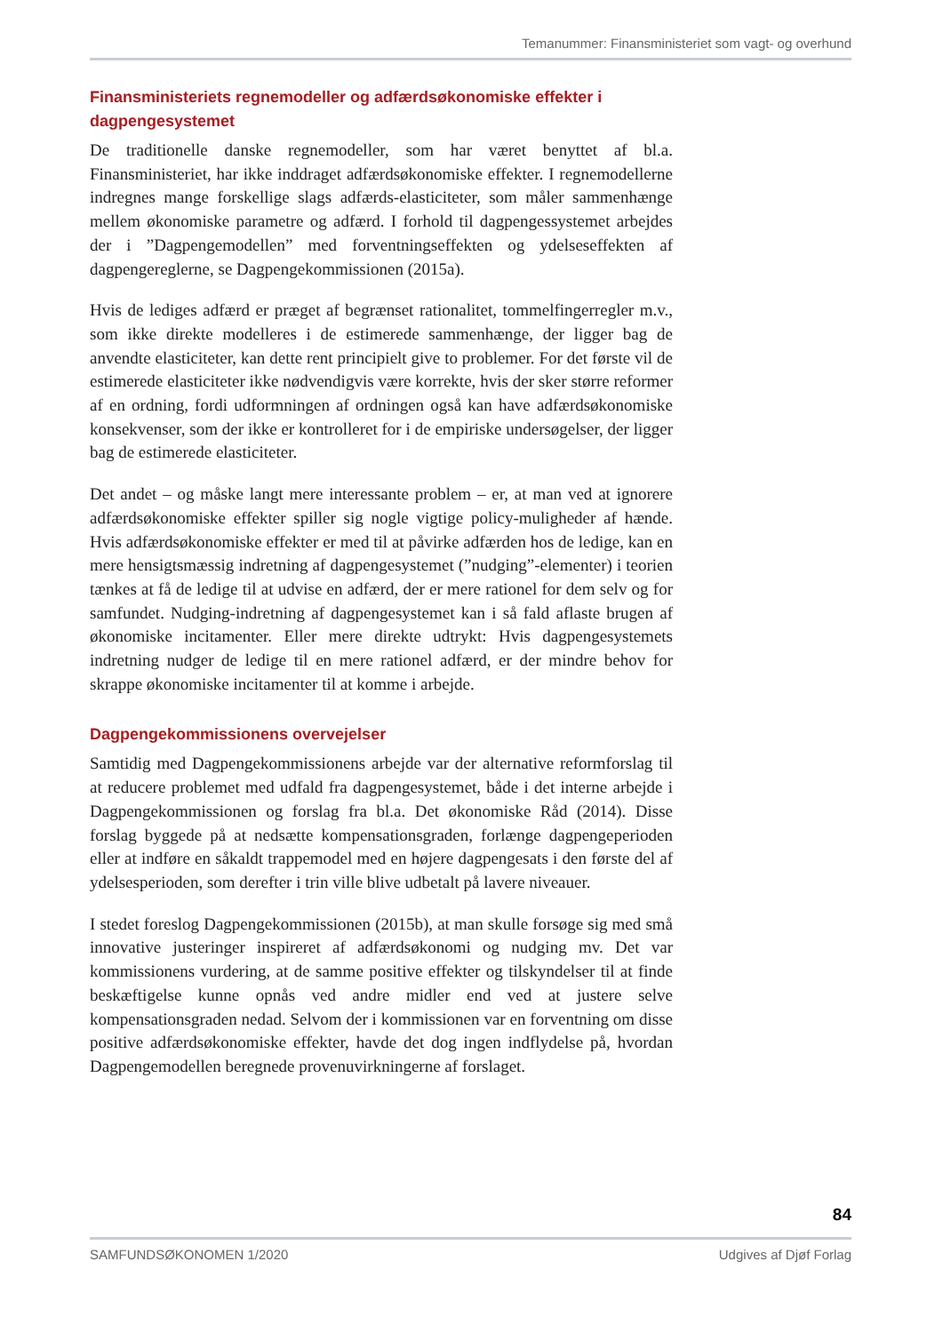Temanummer: Finansministeriet som vagt- og overhund
Finansministeriets regnemodeller og adfærdsøkonomiske effekter i dagpengesystemet
De traditionelle danske regnemodeller, som har været benyttet af bl.a. Finansministeriet, har ikke inddraget adfærdsøkonomiske effekter. I regnemodellerne indregnes mange forskellige slags adfærds-elasticiteter, som måler sammenhænge mellem økonomiske parametre og adfærd. I forhold til dagpengessystemet arbejdes der i ”Dagpengemodellen” med forventningseffekten og ydelseseffekten af dagpengereglerne, se Dagpengekommissionen (2015a).
Hvis de lediges adfærd er præget af begrænset rationalitet, tommelfingerregler m.v., som ikke direkte modelleres i de estimerede sammenhænge, der ligger bag de anvendte elasticiteter, kan dette rent principielt give to problemer. For det første vil de estimerede elasticiteter ikke nødvendigvis være korrekte, hvis der sker større reformer af en ordning, fordi udformningen af ordningen også kan have adfærdsøkonomiske konsekvenser, som der ikke er kontrolleret for i de empiriske undersøgelser, der ligger bag de estimerede elasticiteter.
Det andet – og måske langt mere interessante problem – er, at man ved at ignorere adfærdsøkonomiske effekter spiller sig nogle vigtige policy-muligheder af hænde. Hvis adfærdsøkonomiske effekter er med til at påvirke adfærden hos de ledige, kan en mere hensigtsmæssig indretning af dagpengesystemet (”nudging”-elementer) i teorien tænkes at få de ledige til at udvise en adfærd, der er mere rationel for dem selv og for samfundet. Nudging-indretning af dagpengesystemet kan i så fald aflaste brugen af økonomiske incitamenter. Eller mere direkte udtrykt: Hvis dagpengesystemets indretning nudger de ledige til en mere rationel adfærd, er der mindre behov for skrappe økonomiske incitamenter til at komme i arbejde.
Dagpengekommissionens overvejelser
Samtidig med Dagpengekommissionens arbejde var der alternative reformforslag til at reducere problemet med udfald fra dagpengesystemet, både i det interne arbejde i Dagpengekommissionen og forslag fra bl.a. Det økonomiske Råd (2014). Disse forslag byggede på at nedsætte kompensationsgraden, forlænge dagpengeperioden eller at indføre en såkaldt trappemodel med en højere dagpengesats i den første del af ydelsesperioden, som derefter i trin ville blive udbetalt på lavere niveauer.
I stedet foreslog Dagpengekommissionen (2015b), at man skulle forsøge sig med små innovative justeringer inspireret af adfærdsøkonomi og nudging mv. Det var kommissionens vurdering, at de samme positive effekter og tilskyndelser til at finde beskæftigelse kunne opnås ved andre midler end ved at justere selve kompensationsgraden nedad. Selvom der i kommissionen var en forventning om disse positive adfærdsøkonomiske effekter, havde det dog ingen indflydelse på, hvordan Dagpengemodellen beregnede provenuvirkningerne af forslaget.
84
SAMFUNDSØKONOMEN 1/2020 Udgives af Djøf Forlag